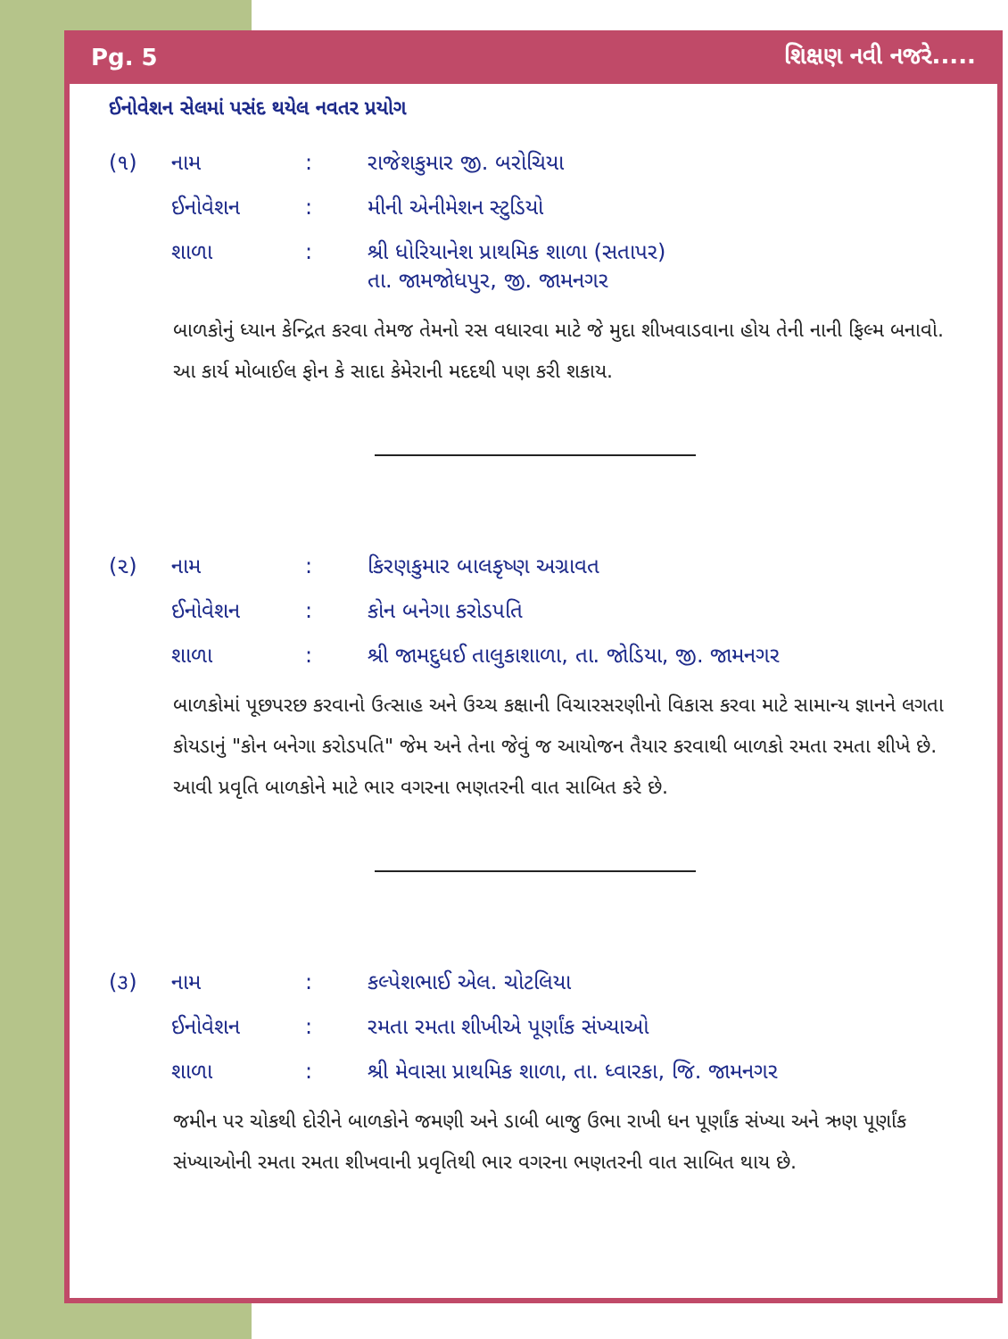Pg. 5 શિક્ષણ નવી નજરે.....
ઈનોવેશન સેલમાં પસંદ થયેલ નવતર પ્રયોગ
| (૧) | નામ | : | રાજેશકુમાર જી. બરોચિયા |
| | ઈનોવેશન | : | મીની એનીમેશન સ્ટુડિયો |
| | શાળા | : | શ્રી ધોરિયાનેશ પ્રાથમિક શાળા (સતાપર) તા. જામજોધપુર, જી. જામનગર |
બાળકોનું ધ્યાન કેન્દ્રિત કરવા તેમજ તેમનો રસ વધારવા માટે જે મુદા શીખવાડવાના હોય તેની નાની ફિલ્મ બનાવો. આ કાર્ય મોબાઈલ ફોન કે સાદા કેમેરાની મદદથી પણ કરી શકાય.
| (૨) | નામ | : | કિરણકુમાર બાલકૃષ્ણ અગ્રાવત |
| | ઈનોવેશન | : | કોન બનેગા કરોડપતિ |
| | શાળા | : | શ્રી જામદુધઈ તાલુકાશાળા, તા. જોડિયા, જી. જામનગર |
બાળકોમાં પૂછપરછ કરવાનો ઉત્સાહ અને ઉચ્ચ કક્ષાની વિચારસરણીનો વિકાસ કરવા માટે સામાન્ય જ્ઞાનને લગતા કોયડાનું "કોન બનેગા કરોડપતિ" જેમ અને તેના જેવું જ આયોજન તૈયાર કરવાથી બાળકો રમતા રમતા શીખે છે. આવી પ્રવૃતિ બાળકોને માટે ભાર વગરના ભણતરની વાત સાબિત કરે છે.
| (૩) | નામ | : | કલ્પેશભાઈ એલ. ચોટલિયા |
| | ઈનોવેશન | : | રમતા રમતા શીખીએ પૂર્ણાંક સંખ્યાઓ |
| | શાળા | : | શ્રી મેવાસા પ્રાથમિક શાળા, તા. ધ્વારકા, જિ. જામનગર |
જમીન પર ચોકથી દોરીને બાળકોને જમણી અને ડાબી બાજુ ઉભા રાખી ધન પૂર્ણાંક સંખ્યા અને ઋણ પૂર્ણાંક સંખ્યાઓની રમતા રમતા શીખવાની પ્રવૃતિથી ભાર વગરના ભણતરની વાત સાબિત થાય છે.